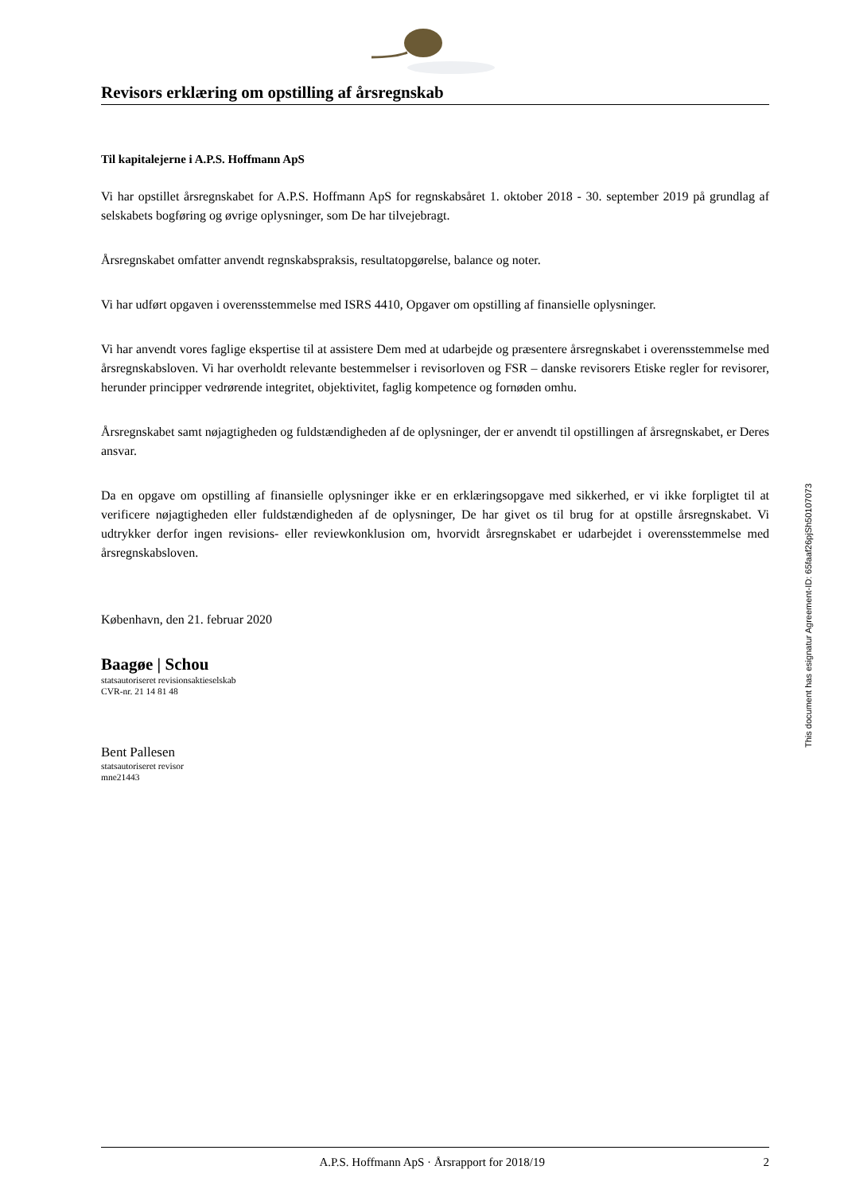Revisors erklæring om opstilling af årsregnskab
Til kapitalejerne i A.P.S. Hoffmann ApS
Vi har opstillet årsregnskabet for A.P.S. Hoffmann ApS for regnskabsåret 1. oktober 2018 - 30. september 2019 på grundlag af selskabets bogføring og øvrige oplysninger, som De har tilvejebragt.
Årsregnskabet omfatter anvendt regnskabspraksis, resultatopgørelse, balance og noter.
Vi har udført opgaven i overensstemmelse med ISRS 4410, Opgaver om opstilling af finansielle oplysninger.
Vi har anvendt vores faglige ekspertise til at assistere Dem med at udarbejde og præsentere årsregnskabet i overensstemmelse med årsregnskabsloven. Vi har overholdt relevante bestemmelser i revisorloven og FSR – danske revisorers Etiske regler for revisorer, herunder principper vedrørende integritet, objektivitet, faglig kompetence og fornøden omhu.
Årsregnskabet samt nøjagtigheden og fuldstændigheden af de oplysninger, der er anvendt til opstillingen af årsregnskabet, er Deres ansvar.
Da en opgave om opstilling af finansielle oplysninger ikke er en erklæringsopgave med sikkerhed, er vi ikke forpligtet til at verificere nøjagtigheden eller fuldstændigheden af de oplysninger, De har givet os til brug for at opstille årsregnskabet. Vi udtrykker derfor ingen revisions- eller reviewkonklusion om, hvorvidt årsregnskabet er udarbejdet i overensstemmelse med årsregnskabsloven.
København, den 21. februar 2020
Baagøe | Schou
statsautoriseret revisionsaktieselskab
CVR-nr. 21 14 81 48
Bent Pallesen
statsautoriseret revisor
mne21443
A.P.S. Hoffmann ApS · Årsrapport for 2018/19 2
This document has esignatur Agreement-ID: 65faaf26pjSh50107073